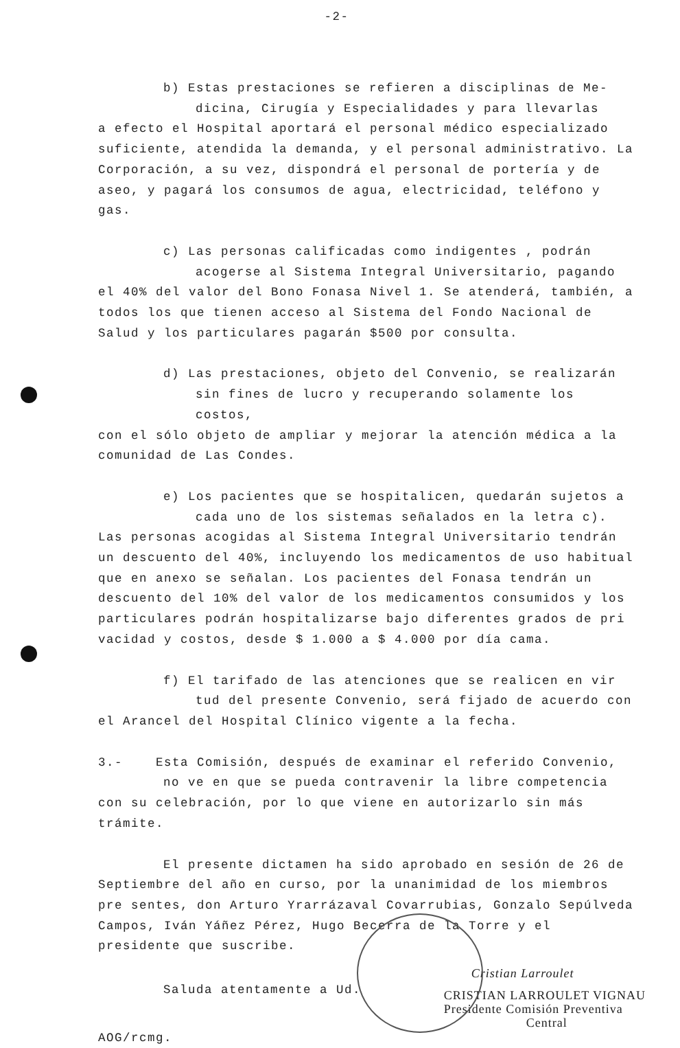-2-
b) Estas prestaciones se refieren a disciplinas de Me-
dicina, Cirugía y Especialidades y para llevarlas
a efecto el Hospital aportará el personal médico especializado suficiente, atendida la demanda, y el personal administrativo. La Corporación, a su vez, dispondrá el personal de portería y de aseo, y pagará los consumos de agua, electricidad, teléfono y gas.
c) Las personas calificadas como indigentes , podrán
acogerse al Sistema Integral Universitario, pagando
el 40% del valor del Bono Fonasa Nivel 1. Se atenderá, también, a todos los que tienen acceso al Sistema del Fondo Nacional de Salud y los particulares pagarán $500 por consulta.
d) Las prestaciones, objeto del Convenio, se realizarán
sin fines de lucro y recuperando solamente los costos,
con el sólo objeto de ampliar y mejorar la atención médica a la comunidad de Las Condes.
e) Los pacientes que se hospitalicen, quedarán sujetos a
cada uno de los sistemas señalados en la letra c).
Las personas acogidas al Sistema Integral Universitario tendrán un descuento del 40%, incluyendo los medicamentos de uso habitual que en anexo se señalan. Los pacientes del Fonasa tendrán un descuento del 10% del valor de los medicamentos consumidos y los particulares podrán hospitalizarse bajo diferentes grados de pri vacidad y costos, desde $ 1.000 a $ 4.000 por día cama.
f) El tarifado de las atenciones que se realicen en vir
tud del presente Convenio, será fijado de acuerdo con
el Arancel del Hospital Clínico vigente a la fecha.
3.- Esta Comisión, después de examinar el referido Convenio,
no ve en que se pueda contravenir la libre competencia
con su celebración, por lo que viene en autorizarlo sin más trámite.
El presente dictamen ha sido aprobado en sesión de 26 de Septiembre del año en curso, por la unanimidad de los miembros pre sentes, don Arturo Yrarrázaval Covarrubias, Gonzalo Sepúlveda Campos, Iván Yáñez Pérez, Hugo Becerra de la Torre y el presidente que suscribe.
Saluda atentamente a Ud.
AOG/rcmg.
Cristian Larroulet
CRISTIAN LARROULET VIGNAU
Presidente Comisión Preventiva
Central